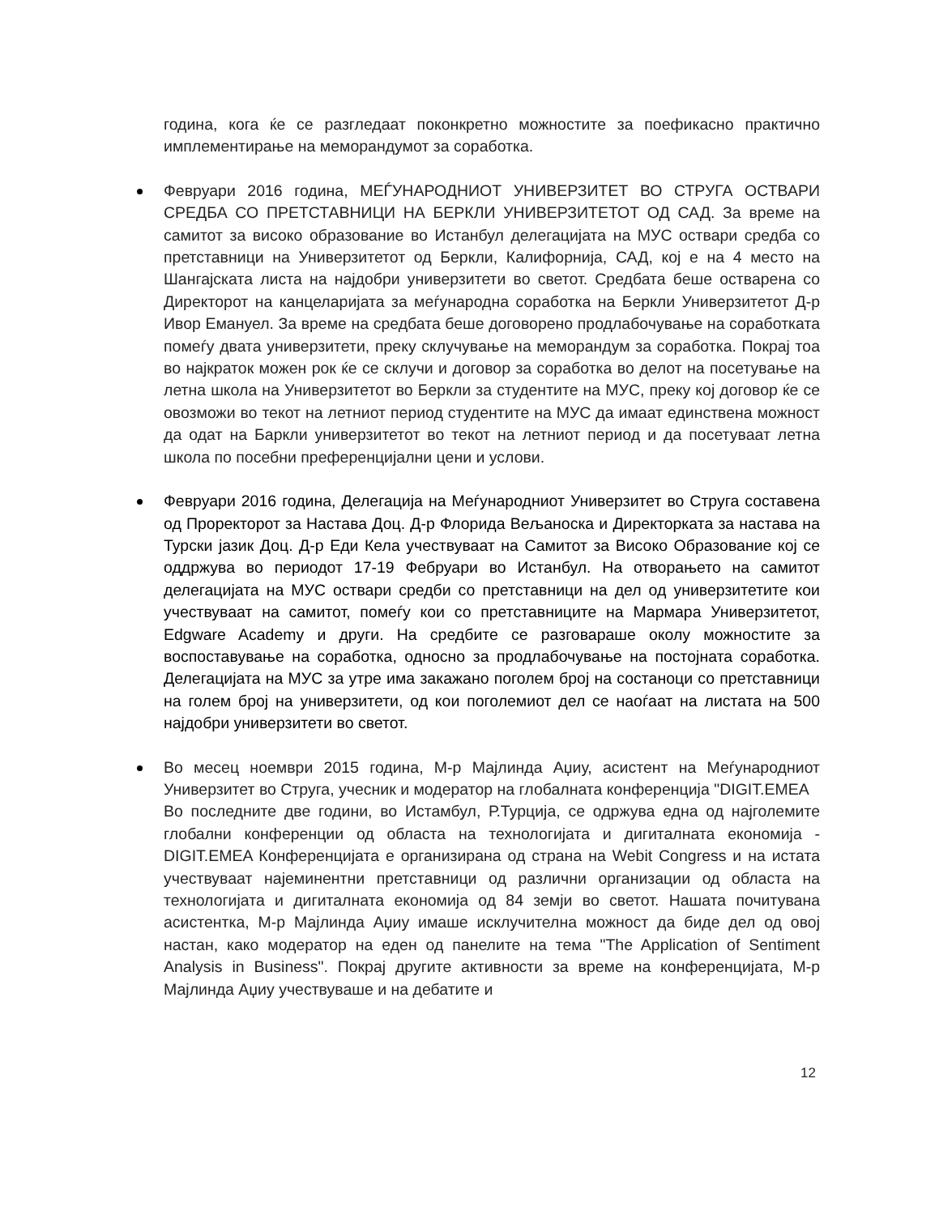година, кога ќе се разгледаат поконкретно можностите за поефикасно практично имплементирање на меморандумот за соработка.
Февруари 2016 година, МЕЃУНАРОДНИОТ УНИВЕРЗИТЕТ ВО СТРУГА ОСТВАРИ СРЕДБА СО ПРЕТСТАВНИЦИ НА БЕРКЛИ УНИВЕРЗИТЕТОТ ОД САД. За време на самитот за високо образование во Истанбул делегацијата на МУС оствари средба со претставници на Универзитетот од Беркли, Калифорнија, САД, кој е на 4 место на Шангајската листа на најдобри универзитети во светот. Средбата беше остварена со Директорот на канцеларијата за меѓународна соработка на Беркли Универзитетот Д-р Ивор Емануел. За време на средбата беше договорено продлабочување на соработката помеѓу двата универзитети, преку склучување на меморандум за соработка. Покрај тоа во најкраток можен рок ќе се склучи и договор за соработка во делот на посетување на летна школа на Универзитетот во Беркли за студентите на МУС, преку кој договор ќе се овозможи во текот на летниот период студентите на МУС да имаат единствена можност да одат на Баркли универзитетот во текот на летниот период и да посетуваат летна школа по посебни преференцијални цени и услови.
Февруари 2016 година, Делегација на Меѓународниот Универзитет во Струга составена од Проректорот за Настава Доц. Д-р Флорида Вељаноска и Директорката за настава на Турски јазик Доц. Д-р Еди Кела учествуваат на Самитот за Високо Образование кој се оддржува во периодот 17-19 Фебруари во Истанбул. На отворањето на самитот делегацијата на МУС оствари средби со претставници на дел од универзитетите кои учествуваат на самитот, помеѓу кои со претставниците на Мармара Универзитетот, Edgware Academy и други. На средбите се разговараше околу можностите за воспоставување на соработка, односно за продлабочување на постојната соработка. Делегацијата на МУС за утре има закажано поголем број на состаноци со претставници на голем број на универзитети, од кои поголемиот дел се наоѓаат на листата на 500 најдобри универзитети во светот.
Во месец ноември 2015 година, М-р Мајлинда Аџиу, асистент на Меѓународниот Универзитет во Струга, учесник и модератор на глобалната конференција "DIGIT.EMEA
Во последните две години, во Истамбул, Р.Турција, се одржува една од најголемите глобални конференции од областа на технологијата и дигиталната економија - DIGIT.EMEA Конференцијата е организирана од страна на Webit Congress и на истата учествуваат најеминентни претставници од различни организации од областа на технологијата и дигиталната економија од 84 земји во светот. Нашата почитувана асистентка, М-р Мајлинда Аџиу имаше исклучителна можност да биде дел од овој настан, како модератор на еден од панелите на тема "The Application of Sentiment Analysis in Business". Покрај другите активности за време на конференцијата, М-р Мајлинда Аџиу учествуваше и на дебатите и
12